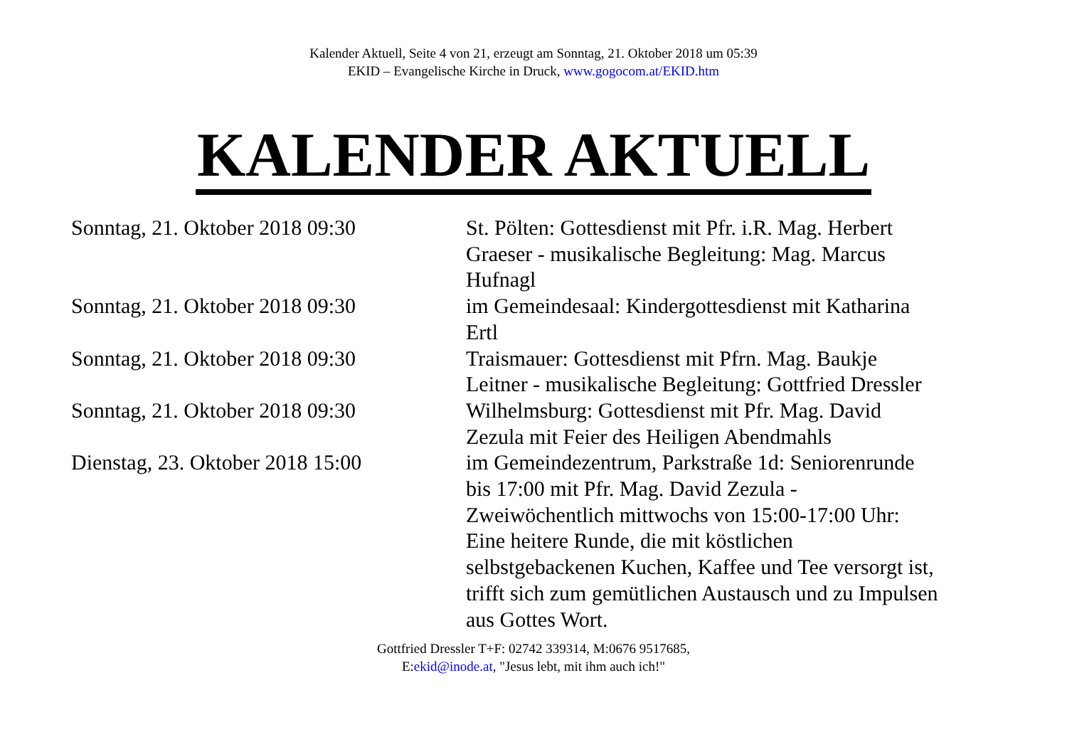Kalender Aktuell, Seite 4 von 21, erzeugt am Sonntag, 21. Oktober 2018 um 05:39
EKID – Evangelische Kirche in Druck, www.gogocom.at/EKID.htm
KALENDER AKTUELL
| Sonntag, 21. Oktober 2018 09:30 | St. Pölten: Gottesdienst mit Pfr. i.R. Mag. Herbert Graeser - musikalische Begleitung: Mag. Marcus Hufnagl |
| Sonntag, 21. Oktober 2018 09:30 | im Gemeindesaal: Kindergottesdienst mit Katharina Ertl |
| Sonntag, 21. Oktober 2018 09:30 | Traismauer: Gottesdienst mit Pfrn. Mag. Baukje Leitner - musikalische Begleitung: Gottfried Dressler |
| Sonntag, 21. Oktober 2018 09:30 | Wilhelmsburg: Gottesdienst mit Pfr. Mag. David Zezula mit Feier des Heiligen Abendmahls |
| Dienstag, 23. Oktober 2018 15:00 | im Gemeindezentrum, Parkstraße 1d: Seniorenrunde bis 17:00 mit Pfr. Mag. David Zezula - Zweiwöchentlich mittwochs von 15:00-17:00 Uhr: Eine heitere Runde, die mit köstlichen selbstgebackenen Kuchen, Kaffee und Tee versorgt ist, trifft sich zum gemütlichen Austausch und zu Impulsen aus Gottes Wort. |
Gottfried Dressler T+F: 02742 339314, M:0676 9517685,
E:ekid@inode.at, "Jesus lebt, mit ihm auch ich!"